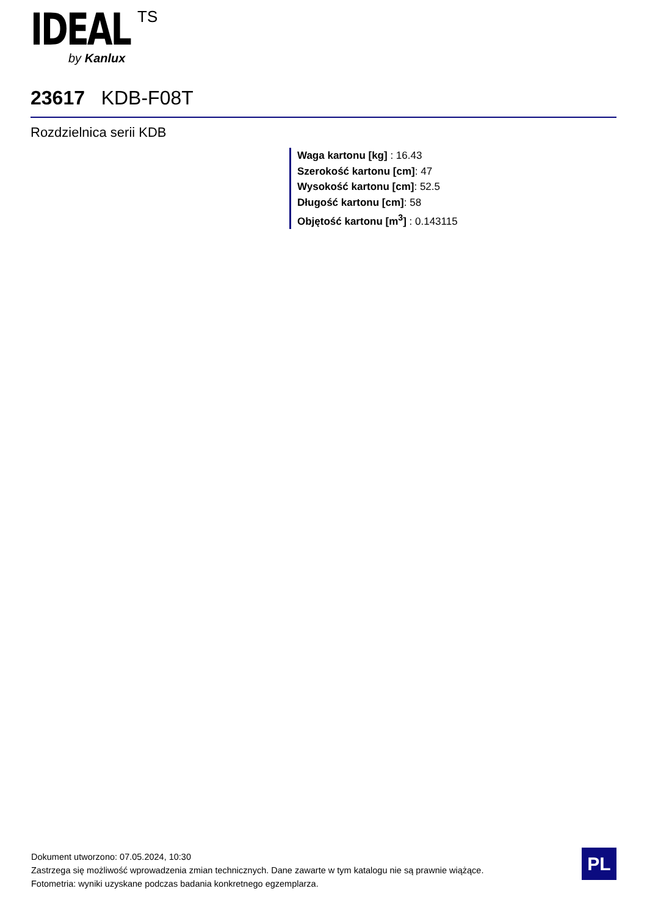IDEAL
TS
by Kanlux
23617 KDB-F08T
Rozdzielnica serii KDB
Waga kartonu [kg] : 16.43
Szerokość kartonu [cm]: 47
Wysokość kartonu [cm]: 52.5
Długość kartonu [cm]: 58
Objętość kartonu [m<sup>3</sup>] : 0.143115
Dokument utworzono: 07.05.2024, 10:30
Zastrzega się możliwość wprowadzenia zmian technicznych. Dane zawarte w tym katalogu nie są prawnie wiążące.
Fotometria: wyniki uzyskane podczas badania konkretnego egzemplarza.
PL